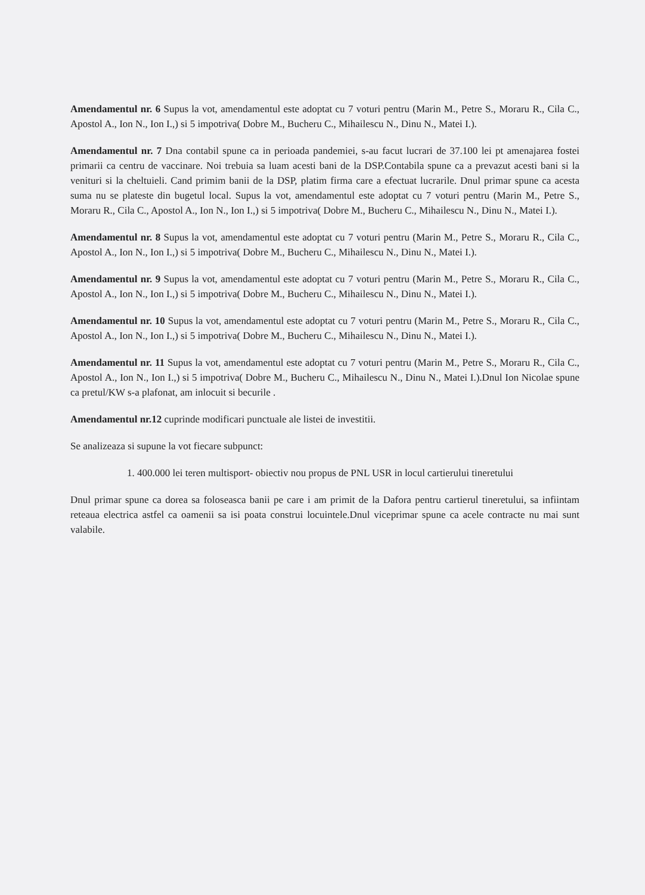Amendamentul nr. 6 Supus la vot, amendamentul este adoptat cu 7 voturi pentru (Marin M., Petre S., Moraru R., Cila C., Apostol A., Ion N., Ion I.,) si 5 impotriva( Dobre M., Bucheru C., Mihailescu N., Dinu N., Matei I.).
Amendamentul nr. 7 Dna contabil spune ca in perioada pandemiei, s-au facut lucrari de 37.100 lei pt amenajarea fostei primarii ca centru de vaccinare. Noi trebuia sa luam acesti bani de la DSP.Contabila spune ca a prevazut acesti bani si la venituri si la cheltuieli. Cand primim banii de la DSP, platim firma care a efectuat lucrarile. Dnul primar spune ca acesta suma nu se plateste din bugetul local. Supus la vot, amendamentul este adoptat cu 7 voturi pentru (Marin M., Petre S., Moraru R., Cila C., Apostol A., Ion N., Ion I.,) si 5 impotriva( Dobre M., Bucheru C., Mihailescu N., Dinu N., Matei I.).
Amendamentul nr. 8 Supus la vot, amendamentul este adoptat cu 7 voturi pentru (Marin M., Petre S., Moraru R., Cila C., Apostol A., Ion N., Ion I.,) si 5 impotriva( Dobre M., Bucheru C., Mihailescu N., Dinu N., Matei I.).
Amendamentul nr. 9 Supus la vot, amendamentul este adoptat cu 7 voturi pentru (Marin M., Petre S., Moraru R., Cila C., Apostol A., Ion N., Ion I.,) si 5 impotriva( Dobre M., Bucheru C., Mihailescu N., Dinu N., Matei I.).
Amendamentul nr. 10 Supus la vot, amendamentul este adoptat cu 7 voturi pentru (Marin M., Petre S., Moraru R., Cila C., Apostol A., Ion N., Ion I.,) si 5 impotriva( Dobre M., Bucheru C., Mihailescu N., Dinu N., Matei I.).
Amendamentul nr. 11 Supus la vot, amendamentul este adoptat cu 7 voturi pentru (Marin M., Petre S., Moraru R., Cila C., Apostol A., Ion N., Ion I.,) si 5 impotriva( Dobre M., Bucheru C., Mihailescu N., Dinu N., Matei I.).Dnul Ion Nicolae spune ca pretul/KW s-a plafonat, am inlocuit si becurile .
Amendamentul nr.12 cuprinde modificari punctuale ale listei de investitii.
Se analizeaza si supune la vot fiecare subpunct:
1. 400.000 lei teren multisport- obiectiv nou propus de PNL USR in locul cartierului tineretului
Dnul primar spune ca dorea sa foloseasca banii pe care i am primit de la Dafora pentru cartierul tineretului, sa infiintam reteaua electrica astfel ca oamenii sa isi poata construi locuintele.Dnul viceprimar spune ca acele contracte nu mai sunt valabile.